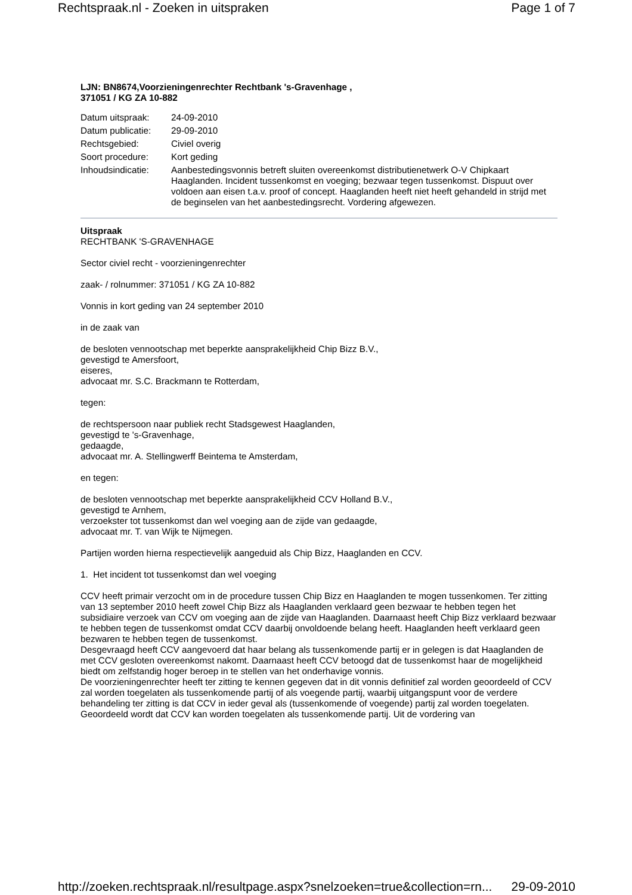Rechtspraak.nl - Zoeken in uitspraken Page 1 of 7
LJN: BN8674,Voorzieningenrechter Rechtbank 's-Gravenhage ,
371051 / KG ZA 10-882
| Datum uitspraak: | 24-09-2010 |
| Datum publicatie: | 29-09-2010 |
| Rechtsgebied: | Civiel overig |
| Soort procedure: | Kort geding |
| Inhoudsindicatie: | Aanbestedingsvonnis betreft sluiten overeenkomst distributienetwerk O-V Chipkaart Haaglanden. Incident tussenkomst en voeging; bezwaar tegen tussenkomst. Dispuut over voldoen aan eisen t.a.v. proof of concept. Haaglanden heeft niet heeft gehandeld in strijd met de beginselen van het aanbestedingsrecht. Vordering afgewezen. |
Uitspraak
RECHTBANK 'S-GRAVENHAGE
Sector civiel recht - voorzieningenrechter
zaak- / rolnummer: 371051 / KG ZA 10-882
Vonnis in kort geding van 24 september 2010
in de zaak van
de besloten vennootschap met beperkte aansprakelijkheid Chip Bizz B.V.,
gevestigd te Amersfoort,
eiseres,
advocaat mr. S.C. Brackmann te Rotterdam,
tegen:
de rechtspersoon naar publiek recht Stadsgewest Haaglanden,
gevestigd te 's-Gravenhage,
gedaagde,
advocaat mr. A. Stellingwerff Beintema te Amsterdam,
en tegen:
de besloten vennootschap met beperkte aansprakelijkheid CCV Holland B.V.,
gevestigd te Arnhem,
verzoekster tot tussenkomst dan wel voeging aan de zijde van gedaagde,
advocaat mr. T. van Wijk te Nijmegen.
Partijen worden hierna respectievelijk aangeduid als Chip Bizz, Haaglanden en CCV.
1. Het incident tot tussenkomst dan wel voeging
CCV heeft primair verzocht om in de procedure tussen Chip Bizz en Haaglanden te mogen tussenkomen. Ter zitting van 13 september 2010 heeft zowel Chip Bizz als Haaglanden verklaard geen bezwaar te hebben tegen het subsidiaire verzoek van CCV om voeging aan de zijde van Haaglanden. Daarnaast heeft Chip Bizz verklaard bezwaar te hebben tegen de tussenkomst omdat CCV daarbij onvoldoende belang heeft. Haaglanden heeft verklaard geen bezwaren te hebben tegen de tussenkomst.
Desgevraagd heeft CCV aangevoerd dat haar belang als tussenkomende partij er in gelegen is dat Haaglanden de met CCV gesloten overeenkomst nakomt. Daarnaast heeft CCV betoogd dat de tussenkomst haar de mogelijkheid biedt om zelfstandig hoger beroep in te stellen van het onderhavige vonnis.
De voorzieningenrechter heeft ter zitting te kennen gegeven dat in dit vonnis definitief zal worden geoordeeld of CCV zal worden toegelaten als tussenkomende partij of als voegende partij, waarbij uitgangspunt voor de verdere behandeling ter zitting is dat CCV in ieder geval als (tussenkomende of voegende) partij zal worden toegelaten.
Geoordeeld wordt dat CCV kan worden toegelaten als tussenkomende partij. Uit de vordering van
http://zoeken.rechtspraak.nl/resultpage.aspx?snelzoeken=true&collection=rn... 29-09-2010